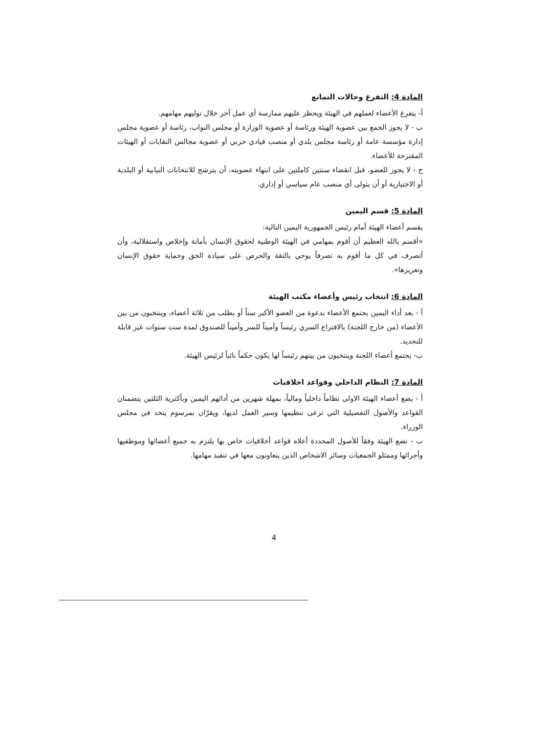المادة 4: التفرغ وحالات التمانع
أ- يتفرغ الأعضاء لعملهم في الهيئة ويحظر عليهم ممارسة أي عمل آخر خلال توليهم مهامهم.
ب - لا يجوز الجمع بين عضوية الهيئة ورئاسة أو عضوية الوزارة أو مجلس النواب، رئاسة أو عضوية مجلس إدارة مؤسسة عامة أو رئاسة مجلس بلدي أو منصب قيادي حزبي أو عضوية مجالس النقابات أو الهيئات المقترحة للأعضاء.
ج - لا يجوز للعضو، قبل انقضاء سنتين كاملتين على انتهاء عضويته، أن يترشح للانتخابات النيابية أو البلدية أو الاختيارية أو أن يتولى أي منصب عام سياسي أو إداري.
المادة 5: قسم اليمين
يقسم أعضاء الهيئة أمام رئيس الجمهورية اليمين التالية:
«أقسم بالله العظيم أن أقوم بمهامي في الهيئة الوطنية لحقوق الإنسان بأمانة وإخلاص واستقلالية، وأن أتصرف في كل ما أقوم به تصرفاً يوحي بالثقة والحرص على سيادة الحق وحماية حقوق الإنسان وتعزيزها».
المادة 6: انتخاب رئيس وأعضاء مكتب الهيئة
أ - بعد أداء اليمين يجتمع الأعضاء بدعوة من العضو الأكبر سناً أو بطلب من ثلاثة أعضاء، وينتخبون من بين الأعضاء (من خارج اللجنة) بالاقتراع السري رئيساً وأميناً للسر وأميناً للصندوق لمدة ست سنوات غير قابلة للتجديد.
ب- يجتمع أعضاء اللجنة وينتخبون من بينهم رئيساً لها يكون حكماً نائباً لرئيس الهيئة.
المادة 7: النظام الداخلي وقواعد اخلاقيات
أ - يضع أعضاء الهيئة الاولى نظاماً داخلياً ومالياً، بمهلة شهرين من أدائهم اليمين وبأكثرية الثلثين يتضمنان القواعد والأصول التفصيلية التي ترعى تنظيمها وسير العمل لديها، ويقرّان بمرسوم يتخذ في مجلس الوزراء.
ب - تضع الهيئة وفقاً للأصول المحددة أعلاه قواعد أخلاقيات خاص بها يلتزم به جميع أعضائها وموظفيها وأجرائها وممثلو الجمعيات وسائر الاشخاص الذين يتعاونون معها في تنفيذ مهامها.
4